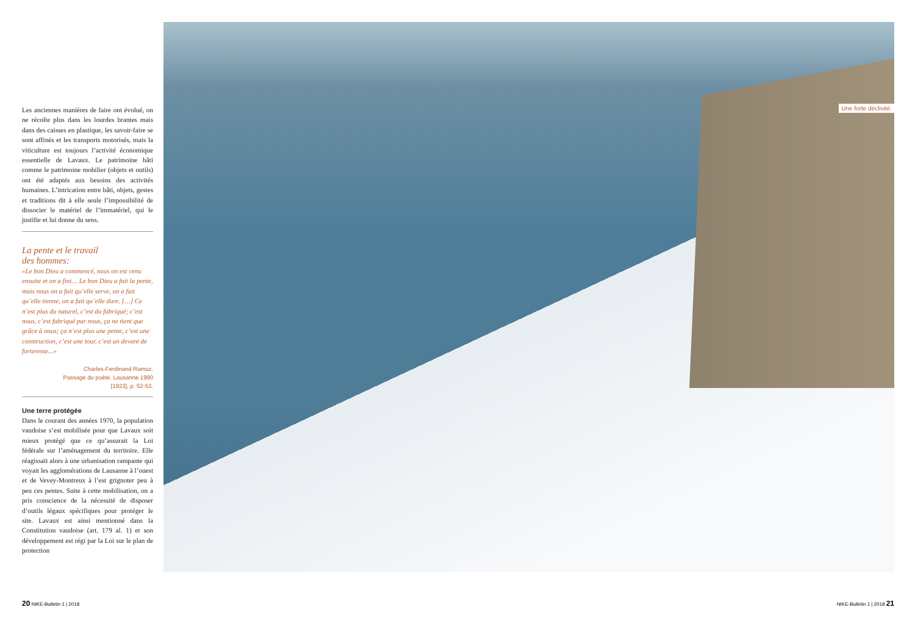Les anciennes manières de faire ont évolué, on ne récolte plus dans les lourdes brantes mais dans des caisses en plastique, les savoir-faire se sont affinés et les transports motorisés, mais la viticulture est toujours l’activité économique essentielle de Lavaux. Le patrimoine bâti comme le patrimoine mobilier (objets et outils) ont été adaptés aux besoins des activités humaines. L’intrication entre bâti, objets, gestes et traditions dit à elle seule l’impossibilité de dissocier le matériel de l’immatériel, qui le justifie et lui donne du sens.
La pente et le travail
des hommes:
«Le bon Dieu a commencé, nous on est venu ensuite et on a fini… Le bon Dieu a fait la pente, mais nous on a fait qu’elle serve, on a fait qu’elle tienne, on a fait qu’elle dure. […] Ce n’est plus du naturel, c’est du fabriqué; c’est nous, c’est fabriqué par nous, ça ne tient que grâce à nous; ça n’est plus une pente, c’est une construction, c’est une tour, c’est un devant de forteresse...»
Charles-Ferdinand Ramuz.
Passage du poète. Lausanne 1990
[1923], p. 52-53.
Une terre protégée
Dans le courant des années 1970, la population vaudoise s’est mobilisée pour que Lavaux soit mieux protégé que ce qu’assurait la Loi fédérale sur l’aménagement du territoire. Elle réagissait alors à une urbanisation rampante qui voyait les agglomérations de Lausanne à l’ouest et de Vevey-Montreux à l’est grignoter peu à peu ces pentes. Suite à cette mobilisation, on a pris conscience de la nécessité de disposer d’outils légaux spécifiques pour protéger le site. Lavaux est ainsi mentionné dans la Constitution vaudoise (art. 179 al. 1) et son développement est régi par la Loi sur le plan de protection
Une forte déclivité.
20 NIKE-Bulletin 1 | 2018 NIKE-Bulletin 1 | 2018 21